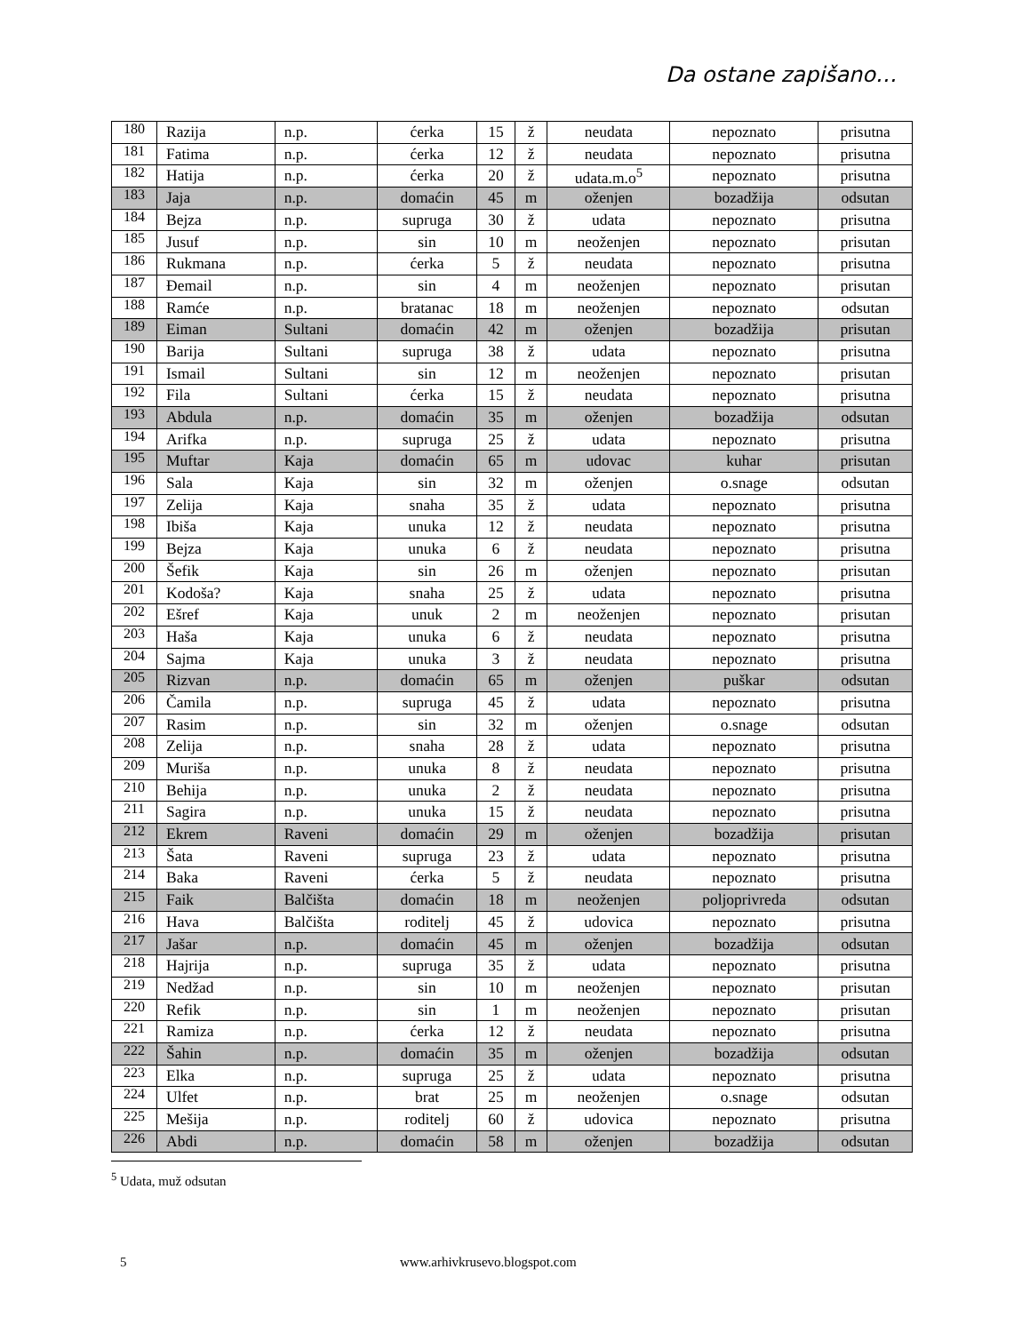Da ostane zapišano…
| 180 | Razija | n.p. | ćerka | 15 | ž | neudata | nepoznato | prisutna |
| 181 | Fatima | n.p. | ćerka | 12 | ž | neudata | nepoznato | prisutna |
| 182 | Hatija | n.p. | ćerka | 20 | ž | udata.m.o<sup>5</sup> | nepoznato | prisutna |
| 183 | Jaja | n.p. | domaćin | 45 | m | oženjen | bozadžija | odsutan |
| 184 | Bejza | n.p. | supruga | 30 | ž | udata | nepoznato | prisutna |
| 185 | Jusuf | n.p. | sin | 10 | m | neoženjen | nepoznato | prisutan |
| 186 | Rukmana | n.p. | ćerka | 5 | ž | neudata | nepoznato | prisutna |
| 187 | Đemail | n.p. | sin | 4 | m | neoženjen | nepoznato | prisutan |
| 188 | Ramće | n.p. | bratanac | 18 | m | neoženjen | nepoznato | odsutan |
| 189 | Eiman | Sultani | domaćin | 42 | m | oženjen | bozadžija | prisutan |
| 190 | Barija | Sultani | supruga | 38 | ž | udata | nepoznato | prisutna |
| 191 | Ismail | Sultani | sin | 12 | m | neoženjen | nepoznato | prisutan |
| 192 | Fila | Sultani | ćerka | 15 | ž | neudata | nepoznato | prisutna |
| 193 | Abdula | n.p. | domaćin | 35 | m | oženjen | bozadžija | odsutan |
| 194 | Arifka | n.p. | supruga | 25 | ž | udata | nepoznato | prisutna |
| 195 | Muftar | Kaja | domaćin | 65 | m | udovac | kuhar | prisutan |
| 196 | Sala | Kaja | sin | 32 | m | oženjen | o.snage | odsutan |
| 197 | Zelija | Kaja | snaha | 35 | ž | udata | nepoznato | prisutna |
| 198 | Ibiša | Kaja | unuka | 12 | ž | neudata | nepoznato | prisutna |
| 199 | Bejza | Kaja | unuka | 6 | ž | neudata | nepoznato | prisutna |
| 200 | Šefik | Kaja | sin | 26 | m | oženjen | nepoznato | prisutan |
| 201 | Kodoša? | Kaja | snaha | 25 | ž | udata | nepoznato | prisutna |
| 202 | Ešref | Kaja | unuk | 2 | m | neoženjen | nepoznato | prisutan |
| 203 | Haša | Kaja | unuka | 6 | ž | neudata | nepoznato | prisutna |
| 204 | Sajma | Kaja | unuka | 3 | ž | neudata | nepoznato | prisutna |
| 205 | Rizvan | n.p. | domaćin | 65 | m | oženjen | puškar | odsutan |
| 206 | Čamila | n.p. | supruga | 45 | ž | udata | nepoznato | prisutna |
| 207 | Rasim | n.p. | sin | 32 | m | oženjen | o.snage | odsutan |
| 208 | Zelija | n.p. | snaha | 28 | ž | udata | nepoznato | prisutna |
| 209 | Muriša | n.p. | unuka | 8 | ž | neudata | nepoznato | prisutna |
| 210 | Behija | n.p. | unuka | 2 | ž | neudata | nepoznato | prisutna |
| 211 | Sagira | n.p. | unuka | 15 | ž | neudata | nepoznato | prisutna |
| 212 | Ekrem | Raveni | domaćin | 29 | m | oženjen | bozadžija | prisutan |
| 213 | Šata | Raveni | supruga | 23 | ž | udata | nepoznato | prisutna |
| 214 | Baka | Raveni | ćerka | 5 | ž | neudata | nepoznato | prisutna |
| 215 | Faik | Balčišta | domaćin | 18 | m | neoženjen | poljoprivreda | odsutan |
| 216 | Hava | Balčišta | roditelj | 45 | ž | udovica | nepoznato | prisutna |
| 217 | Jašar | n.p. | domaćin | 45 | m | oženjen | bozadžija | odsutan |
| 218 | Hajrija | n.p. | supruga | 35 | ž | udata | nepoznato | prisutna |
| 219 | Nedžad | n.p. | sin | 10 | m | neoženjen | nepoznato | prisutan |
| 220 | Refik | n.p. | sin | 1 | m | neoženjen | nepoznato | prisutan |
| 221 | Ramiza | n.p. | ćerka | 12 | ž | neudata | nepoznato | prisutna |
| 222 | Šahin | n.p. | domaćin | 35 | m | oženjen | bozadžija | odsutan |
| 223 | Elka | n.p. | supruga | 25 | ž | udata | nepoznato | prisutna |
| 224 | Ulfet | n.p. | brat | 25 | m | neoženjen | o.snage | odsutan |
| 225 | Mešija | n.p. | roditelj | 60 | ž | udovica | nepoznato | prisutna |
| 226 | Abdi | n.p. | domaćin | 58 | m | oženjen | bozadžija | odsutan |
<sup>5</sup> Udata, muž odsutan
5 www.arhivkrusevo.blogspot.com